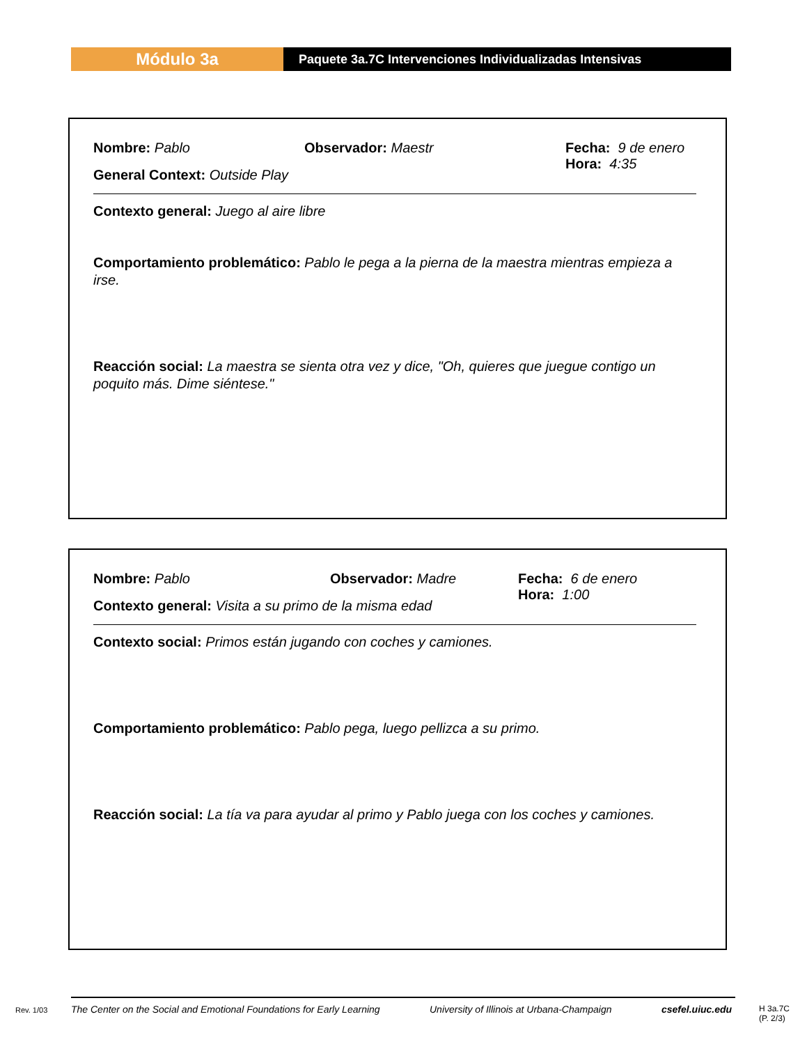Módulo 3a
Paquete 3a.7C Intervenciones Individualizadas Intensivas
Nombre: Pablo Observador: Maestr Fecha: 9 de enero
Hora: 4:35
General Context: Outside Play
Contexto general: Juego al aire libre
Comportamiento problemático: Pablo le pega a la pierna de la maestra mientras empieza a irse.
Reacción social: La maestra se sienta otra vez y dice, "Oh, quieres que juegue contigo un poquito más. Dime siéntese."
Nombre: Pablo Observador: Madre Fecha: 6 de enero
Hora: 1:00
Contexto general: Visita a su primo de la misma edad
Contexto social: Primos están jugando con coches y camiones.
Comportamiento problemático: Pablo pega, luego pellizca a su primo.
Reacción social: La tía va para ayudar al primo y Pablo juega con los coches y camiones.
Rev. 1/03 The Center on the Social and Emotional Foundations for Early Learning University of Illinois at Urbana-Champaign csefel.uiuc.edu H 3a.7C
(P. 2/3)